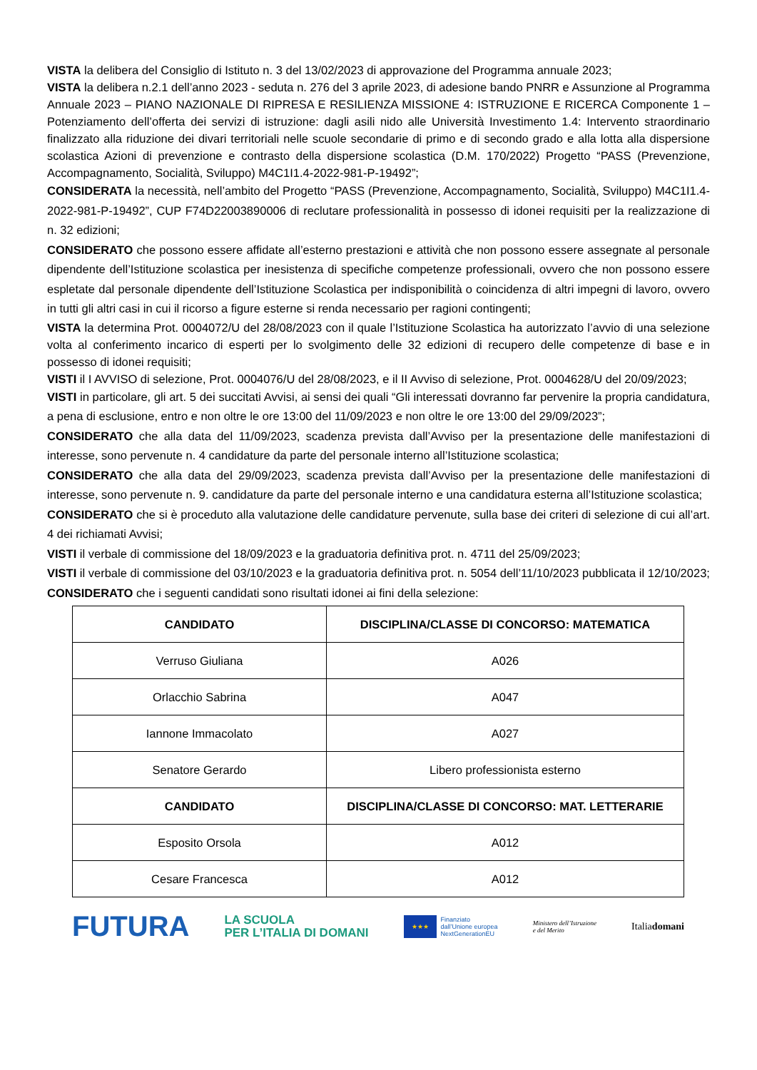VISTA la delibera del Consiglio di Istituto n. 3 del 13/02/2023 di approvazione del Programma annuale 2023;
VISTA la delibera n.2.1 dell’anno 2023 - seduta n. 276 del 3 aprile 2023, di adesione bando PNRR e Assunzione al Programma Annuale 2023 – PIANO NAZIONALE DI RIPRESA E RESILIENZA MISSIONE 4: ISTRUZIONE E RICERCA Componente 1 – Potenziamento dell’offerta dei servizi di istruzione: dagli asili nido alle Università Investimento 1.4: Intervento straordinario finalizzato alla riduzione dei divari territoriali nelle scuole secondarie di primo e di secondo grado e alla lotta alla dispersione scolastica Azioni di prevenzione e contrasto della dispersione scolastica (D.M. 170/2022) Progetto “PASS (Prevenzione, Accompagnamento, Socialità, Sviluppo) M4C1I1.4-2022-981-P-19492”;
CONSIDERATA la necessità, nell’ambito del Progetto “PASS (Prevenzione, Accompagnamento, Socialità, Sviluppo) M4C1I1.4-2022-981-P-19492”, CUP F74D22003890006 di reclutare professionalità in possesso di idonei requisiti per la realizzazione di n. 32 edizioni;
CONSIDERATO che possono essere affidate all’esterno prestazioni e attività che non possono essere assegnate al personale dipendente dell’Istituzione scolastica per inesistenza di specifiche competenze professionali, ovvero che non possono essere espletate dal personale dipendente dell’Istituzione Scolastica per indisponibilità o coincidenza di altri impegni di lavoro, ovvero in tutti gli altri casi in cui il ricorso a figure esterne si renda necessario per ragioni contingenti;
VISTA la determina Prot. 0004072/U del 28/08/2023 con il quale l’Istituzione Scolastica ha autorizzato l’avvio di una selezione volta al conferimento incarico di esperti per lo svolgimento delle 32 edizioni di recupero delle competenze di base e in possesso di idonei requisiti;
VISTI il I AVVISO di selezione, Prot. 0004076/U del 28/08/2023, e il II Avviso di selezione, Prot. 0004628/U del 20/09/2023;
VISTI in particolare, gli art. 5 dei succitati Avvisi, ai sensi dei quali “Gli interessati dovranno far pervenire la propria candidatura, a pena di esclusione, entro e non oltre le ore 13:00 del 11/09/2023 e non oltre le ore 13:00 del 29/09/2023”;
CONSIDERATO che alla data del 11/09/2023, scadenza prevista dall’Avviso per la presentazione delle manifestazioni di interesse, sono pervenute n. 4 candidature da parte del personale interno all’Istituzione scolastica;
CONSIDERATO che alla data del 29/09/2023, scadenza prevista dall’Avviso per la presentazione delle manifestazioni di interesse, sono pervenute n. 9. candidature da parte del personale interno e una candidatura esterna all’Istituzione scolastica;
CONSIDERATO che si è proceduto alla valutazione delle candidature pervenute, sulla base dei criteri di selezione di cui all’art. 4 dei richiamati Avvisi;
VISTI il verbale di commissione del 18/09/2023 e la graduatoria definitiva prot. n. 4711 del 25/09/2023;
VISTI il verbale di commissione del 03/10/2023 e la graduatoria definitiva prot. n. 5054 dell’11/10/2023 pubblicata il 12/10/2023;
CONSIDERATO che i seguenti candidati sono risultati idonei ai fini della selezione:
| CANDIDATO | DISCIPLINA/CLASSE DI CONCORSO: MATEMATICA |
| --- | --- |
| Verruso Giuliana | A026 |
| Orlacchio Sabrina | A047 |
| Iannone Immacolato | A027 |
| Senatore Gerardo | Libero professionista esterno |
| CANDIDATO | DISCIPLINA/CLASSE DI CONCORSO: MAT. LETTERARIE |
| Esposito Orsola | A012 |
| Cesare Francesca | A012 |
FUTURA LA SCUOLA
PER L’ITALIA DI DOMANI ★★★ Finanziato
dall’Unione europea
NextGenerationEU Ministero dell’Istruzione
e del Merito Italiadomani